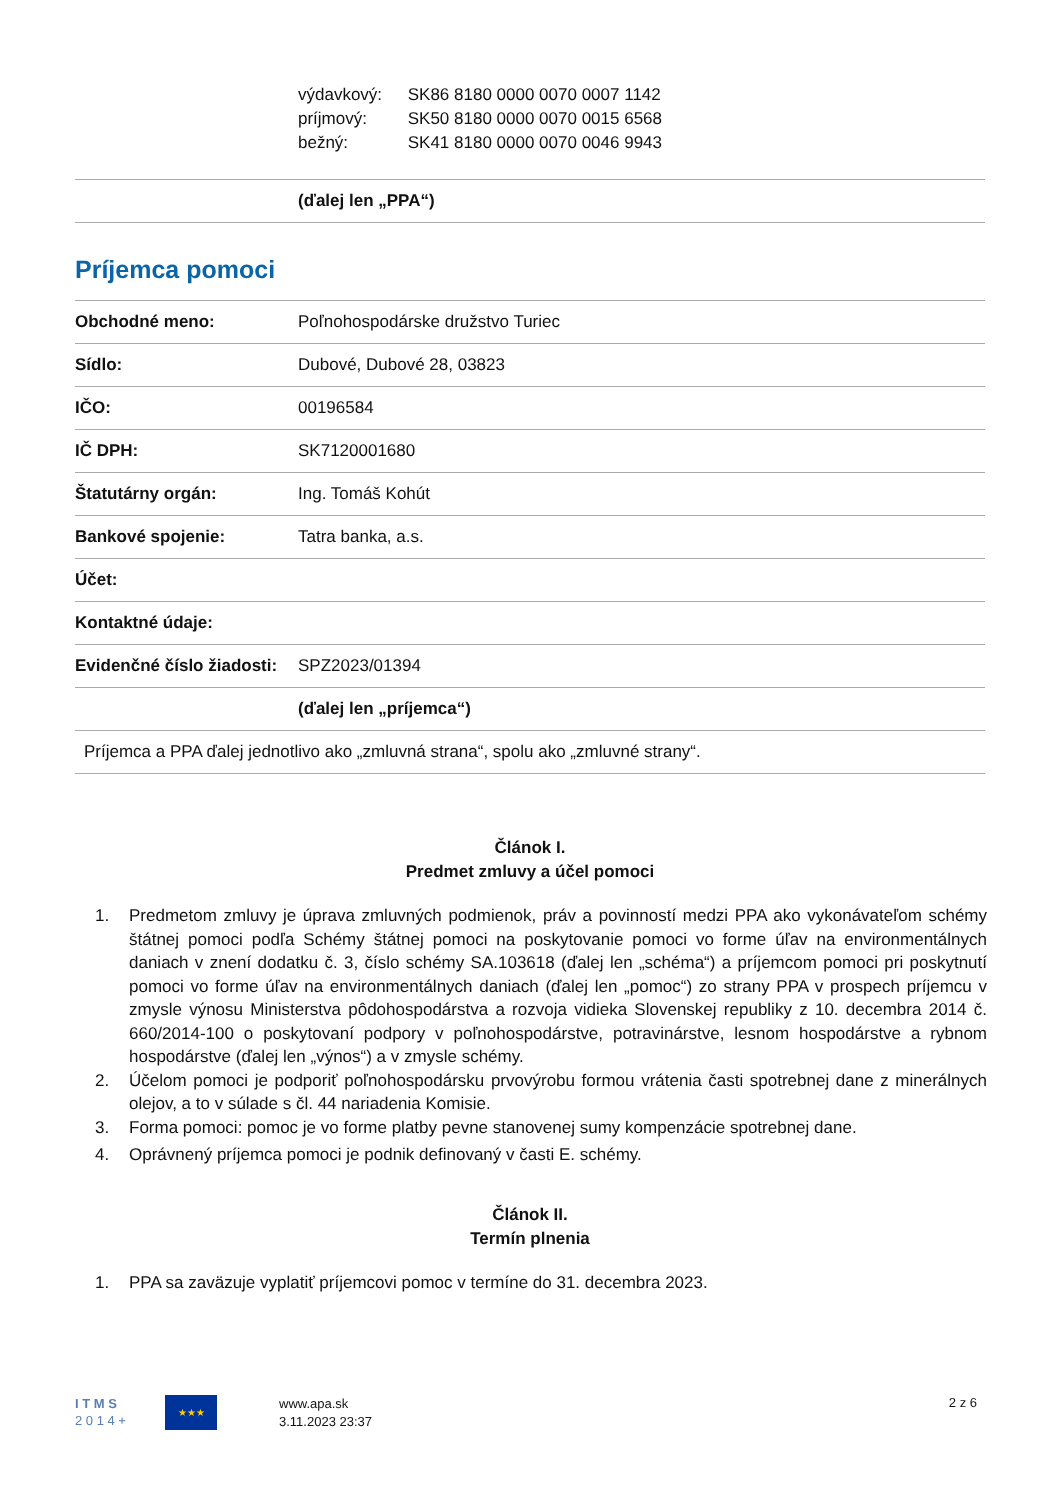výdavkový: SK86 8180 0000 0070 0007 1142
príjmový: SK50 8180 0000 0070 0015 6568
bežný: SK41 8180 0000 0070 0046 9943
| | (ďalej len „PPA“) |
Príjemca pomoci
| Obchodné meno: | Poľnohospodárske družstvo Turiec |
| Sídlo: | Dubové, Dubové 28, 03823 |
| IČO: | 00196584 |
| IČ DPH: | SK7120001680 |
| Štatutárny orgán: | Ing. Tomáš Kohút |
| Bankové spojenie: | Tatra banka, a.s. |
| Účet: | |
| Kontaktné údaje: | |
| Evidenčné číslo žiadosti: | SPZ2023/01394 |
| | (ďalej len „príjemca“) |
| Príjemca a PPA ďalej jednotlivo ako „zmluvná strana“, spolu ako „zmluvné strany“. | |
Článok I.
Predmet zmluvy a účel pomoci
1. Predmetom zmluvy je úprava zmluvných podmienok, práv a povinností medzi PPA ako vykonávateľom schémy štátnej pomoci podľa Schémy štátnej pomoci na poskytovanie pomoci vo forme úľav na environmentálnych daniach v znení dodatku č. 3, číslo schémy SA.103618 (ďalej len „schéma“) a príjemcom pomoci pri poskytnutí pomoci vo forme úľav na environmentálnych daniach (ďalej len „pomoc“) zo strany PPA v prospech príjemcu v zmysle výnosu Ministerstva pôdohospodárstva a rozvoja vidieka Slovenskej republiky z 10. decembra 2014 č. 660/2014-100 o poskytovaní podpory v poľnohospodárstve, potravinárstve, lesnom hospodárstve a rybnom hospodárstve (ďalej len „výnos“) a v zmysle schémy.
2. Účelom pomoci je podporiť poľnohospodársku prvovýrobu formou vrátenia časti spotrebnej dane z minerálnych olejov, a to v súlade s čl. 44 nariadenia Komisie.
3. Forma pomoci: pomoc je vo forme platby pevne stanovenej sumy kompenzácie spotrebnej dane.
4. Oprávnený príjemca pomoci je podnik definovaný v časti E. schémy.
Článok II.
Termín plnenia
1. PPA sa zaväzuje vyplatiť príjemcovi pomoc v termíne do 31. decembra 2023.
I T M S
2 0 1 4 +
★★★
www.apa.sk
3.11.2023 23:37
2 z 6